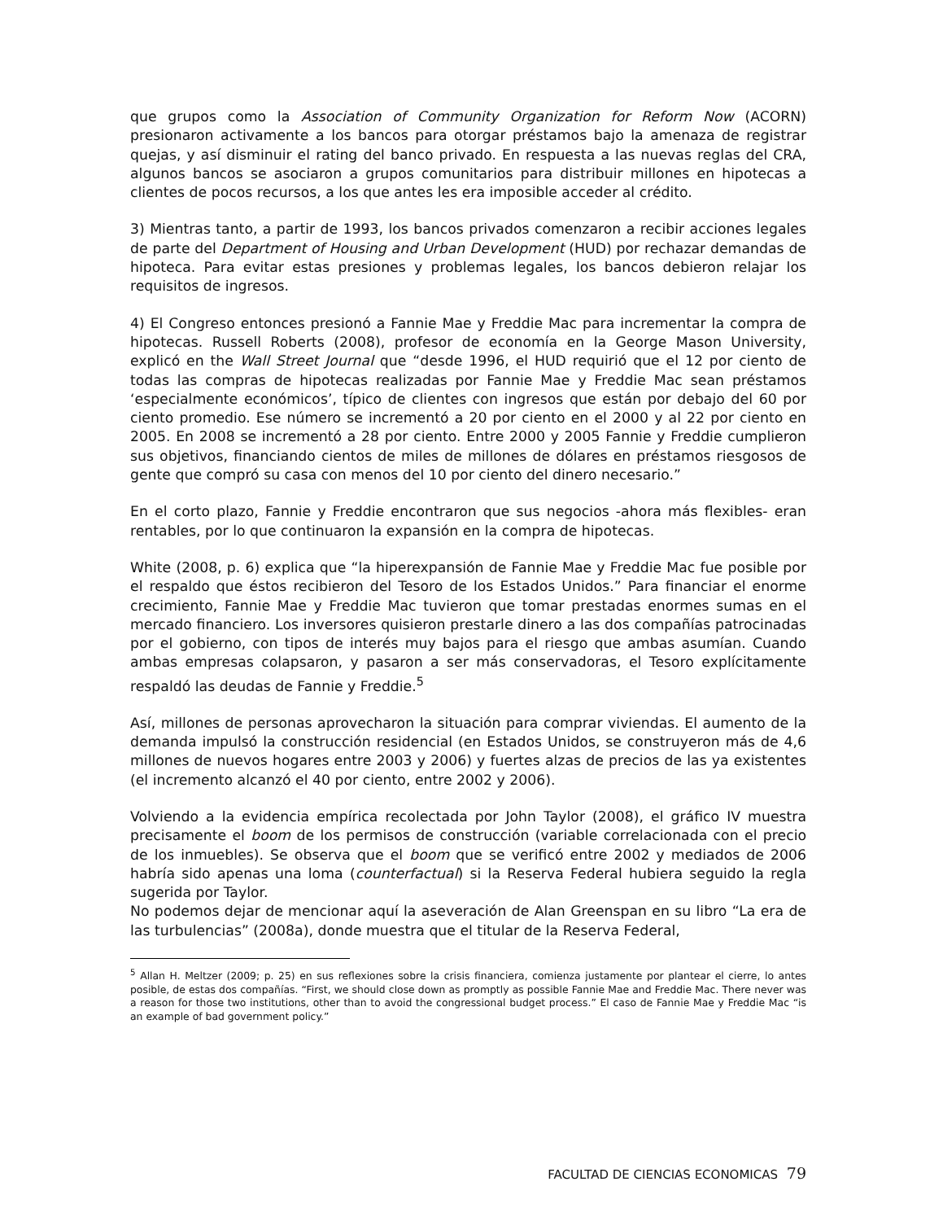que grupos como la Association of Community Organization for Reform Now (ACORN) presionaron activamente a los bancos para otorgar préstamos bajo la amenaza de registrar quejas, y así disminuir el rating del banco privado. En respuesta a las nuevas reglas del CRA, algunos bancos se asociaron a grupos comunitarios para distribuir millones en hipotecas a clientes de pocos recursos, a los que antes les era imposible acceder al crédito.
3) Mientras tanto, a partir de 1993, los bancos privados comenzaron a recibir acciones legales de parte del Department of Housing and Urban Development (HUD) por rechazar demandas de hipoteca. Para evitar estas presiones y problemas legales, los bancos debieron relajar los requisitos de ingresos.
4) El Congreso entonces presionó a Fannie Mae y Freddie Mac para incrementar la compra de hipotecas. Russell Roberts (2008), profesor de economía en la George Mason University, explicó en the Wall Street Journal que “desde 1996, el HUD requirió que el 12 por ciento de todas las compras de hipotecas realizadas por Fannie Mae y Freddie Mac sean préstamos ‘especialmente económicos’, típico de clientes con ingresos que están por debajo del 60 por ciento promedio. Ese número se incrementó a 20 por ciento en el 2000 y al 22 por ciento en 2005. En 2008 se incrementó a 28 por ciento. Entre 2000 y 2005 Fannie y Freddie cumplieron sus objetivos, financiando cientos de miles de millones de dólares en préstamos riesgosos de gente que compró su casa con menos del 10 por ciento del dinero necesario.”
En el corto plazo, Fannie y Freddie encontraron que sus negocios -ahora más flexibles- eran rentables, por lo que continuaron la expansión en la compra de hipotecas.
White (2008, p. 6) explica que “la hiperexpansión de Fannie Mae y Freddie Mac fue posible por el respaldo que éstos recibieron del Tesoro de los Estados Unidos.” Para financiar el enorme crecimiento, Fannie Mae y Freddie Mac tuvieron que tomar prestadas enormes sumas en el mercado financiero. Los inversores quisieron prestarle dinero a las dos compañías patrocinadas por el gobierno, con tipos de interés muy bajos para el riesgo que ambas asumían. Cuando ambas empresas colapsaron, y pasaron a ser más conservadoras, el Tesoro explícitamente respaldó las deudas de Fannie y Freddie.<sup>5</sup>
Así, millones de personas aprovecharon la situación para comprar viviendas. El aumento de la demanda impulsó la construcción residencial (en Estados Unidos, se construyeron más de 4,6 millones de nuevos hogares entre 2003 y 2006) y fuertes alzas de precios de las ya existentes (el incremento alcanzó el 40 por ciento, entre 2002 y 2006).
Volviendo a la evidencia empírica recolectada por John Taylor (2008), el gráfico IV muestra precisamente el boom de los permisos de construcción (variable correlacionada con el precio de los inmuebles). Se observa que el boom que se verificó entre 2002 y mediados de 2006 habría sido apenas una loma (counterfactual) si la Reserva Federal hubiera seguido la regla sugerida por Taylor.
No podemos dejar de mencionar aquí la aseveración de Alan Greenspan en su libro “La era de las turbulencias” (2008a), donde muestra que el titular de la Reserva Federal,
<sup>5</sup> Allan H. Meltzer (2009; p. 25) en sus reflexiones sobre la crisis financiera, comienza justamente por plantear el cierre, lo antes posible, de estas dos compañías. “First, we should close down as promptly as possible Fannie Mae and Freddie Mac. There never was a reason for those two institutions, other than to avoid the congressional budget process.” El caso de Fannie Mae y Freddie Mac “is an example of bad government policy.”
FACULTAD DE CIENCIAS ECONOMICAS 79